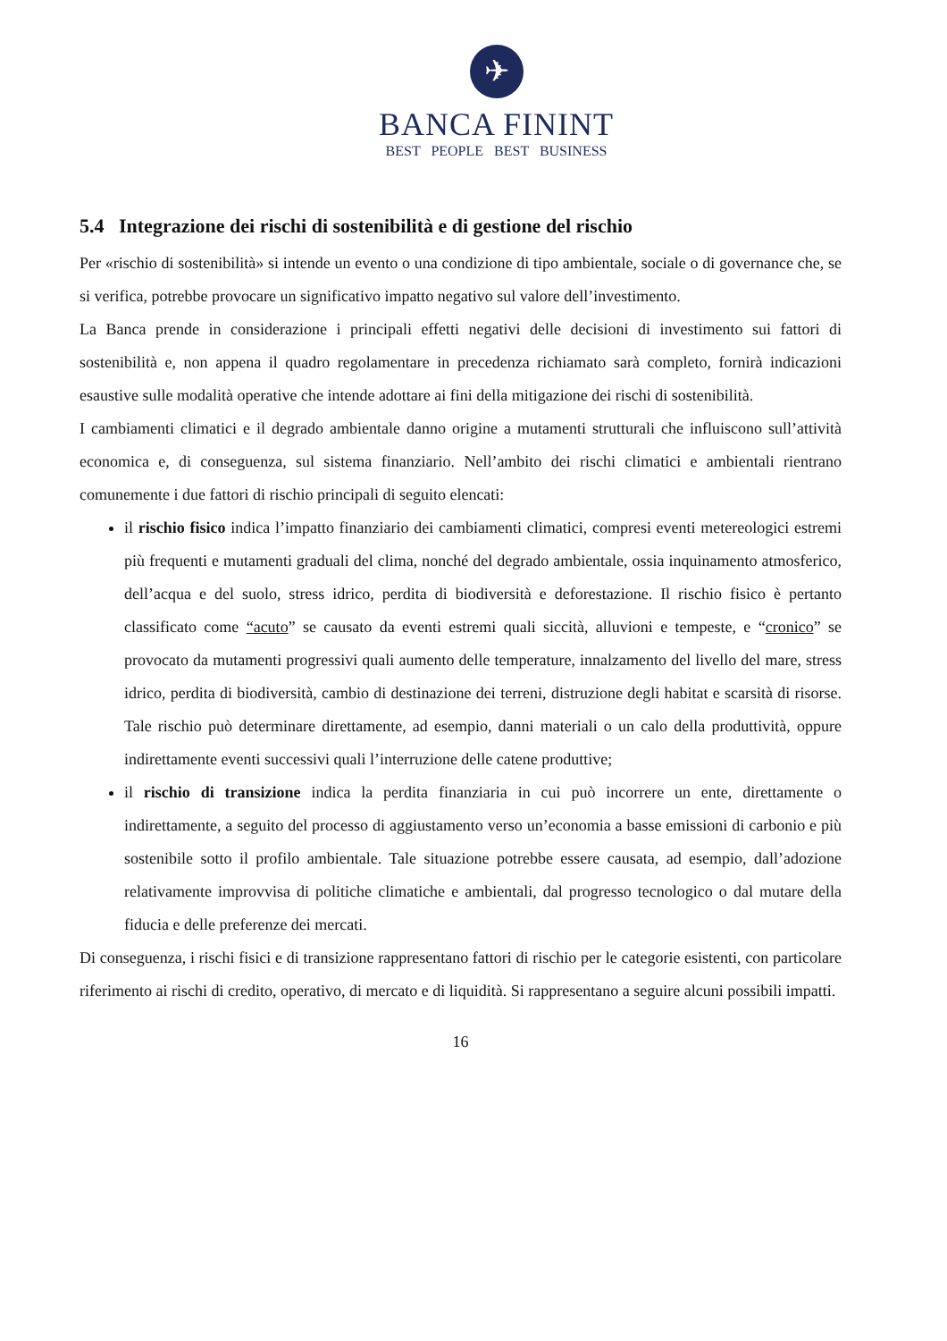✈
BANCA FININT
BEST PEOPLE BEST BUSINESS
5.4 Integrazione dei rischi di sostenibilità e di gestione del rischio
Per «rischio di sostenibilità» si intende un evento o una condizione di tipo ambientale, sociale o di governance che, se si verifica, potrebbe provocare un significativo impatto negativo sul valore dell’investimento.
La Banca prende in considerazione i principali effetti negativi delle decisioni di investimento sui fattori di sostenibilità e, non appena il quadro regolamentare in precedenza richiamato sarà completo, fornirà indicazioni esaustive sulle modalità operative che intende adottare ai fini della mitigazione dei rischi di sostenibilità.
I cambiamenti climatici e il degrado ambientale danno origine a mutamenti strutturali che influiscono sull’attività economica e, di conseguenza, sul sistema finanziario. Nell’ambito dei rischi climatici e ambientali rientrano comunemente i due fattori di rischio principali di seguito elencati:
il rischio fisico indica l’impatto finanziario dei cambiamenti climatici, compresi eventi metereologici estremi più frequenti e mutamenti graduali del clima, nonché del degrado ambientale, ossia inquinamento atmosferico, dell’acqua e del suolo, stress idrico, perdita di biodiversità e deforestazione. Il rischio fisico è pertanto classificato come “acuto” se causato da eventi estremi quali siccità, alluvioni e tempeste, e “cronico” se provocato da mutamenti progressivi quali aumento delle temperature, innalzamento del livello del mare, stress idrico, perdita di biodiversità, cambio di destinazione dei terreni, distruzione degli habitat e scarsità di risorse. Tale rischio può determinare direttamente, ad esempio, danni materiali o un calo della produttività, oppure indirettamente eventi successivi quali l’interruzione delle catene produttive;
il rischio di transizione indica la perdita finanziaria in cui può incorrere un ente, direttamente o indirettamente, a seguito del processo di aggiustamento verso un’economia a basse emissioni di carbonio e più sostenibile sotto il profilo ambientale. Tale situazione potrebbe essere causata, ad esempio, dall’adozione relativamente improvvisa di politiche climatiche e ambientali, dal progresso tecnologico o dal mutare della fiducia e delle preferenze dei mercati.
Di conseguenza, i rischi fisici e di transizione rappresentano fattori di rischio per le categorie esistenti, con particolare riferimento ai rischi di credito, operativo, di mercato e di liquidità. Si rappresentano a seguire alcuni possibili impatti.
16